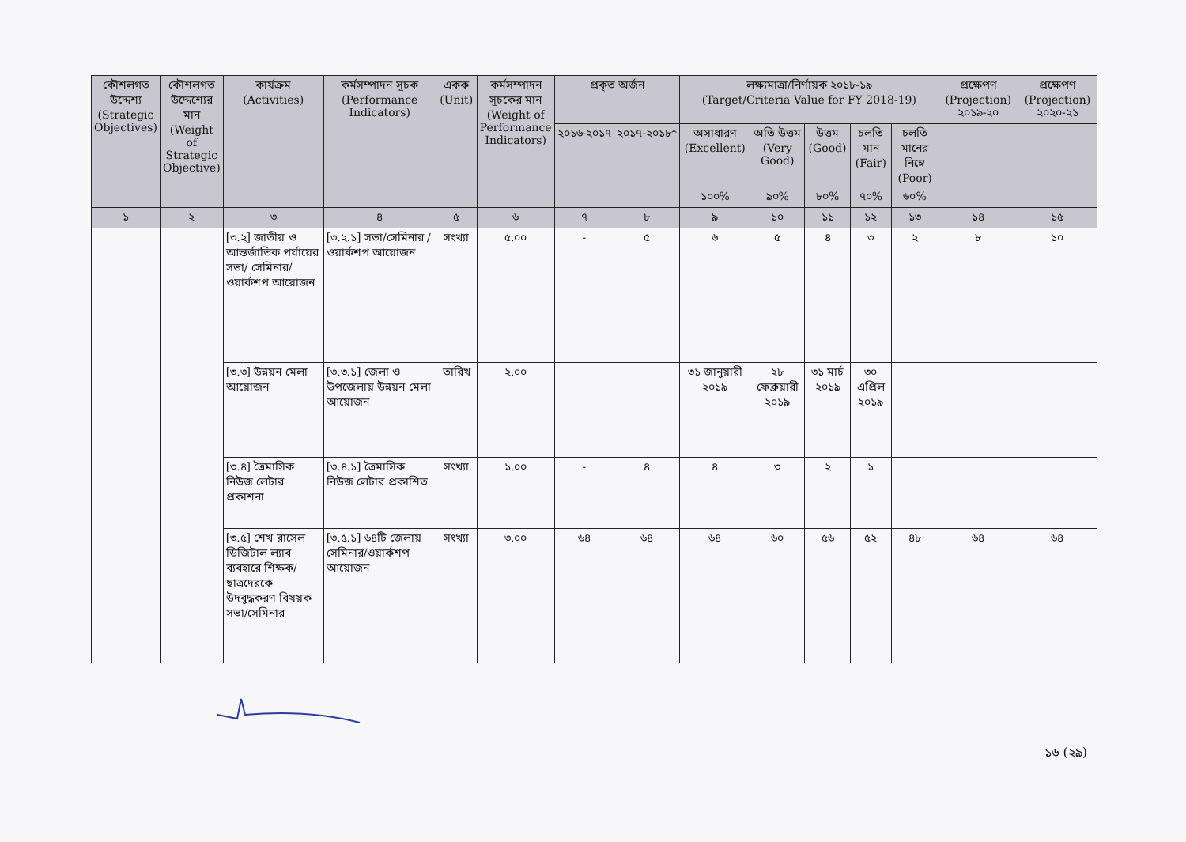| কৌশলগত উদ্দেশ্য (Strategic Objectives) | কৌশলগত উদ্দেশ্যের মান (Weight of Strategic Objective) | কার্যক্রম (Activities) | কর্মসম্পাদন সূচক (Performance Indicators) | একক (Unit) | কর্মসম্পাদন সূচকের মান (Weight of Performance Indicators) | প্রকৃত অর্জন | | লক্ষ্যমাত্রা/নির্ণায়ক ২০১৮-১৯ (Target/Criteria Value for FY 2018-19) | | | | | প্রক্ষেপণ (Projection) ২০১৯-২০ | প্রক্ষেপণ (Projection) ২০২০-২১ |
| --- | --- | --- | --- | --- | --- | --- | --- | --- | --- | --- | --- | --- | --- | --- |
| | | | | | | ২০১৬-২০১৭ | ২০১৭-২০১৮* | অসাধারণ (Excellent) | অতি উত্তম (Very Good) | উত্তম (Good) | চলতি মান (Fair) | চলতি মানের নিম্নে (Poor) | | |
| | | | | | | | | ১০০% | ৯০% | ৮০% | ৭০% | ৬০% | | |
| ১ | ২ | ৩ | ৪ | ৫ | ৬ | ৭ | ৮ | ৯ | ১০ | ১১ | ১২ | ১৩ | ১৪ | ১৫ |
| | | [৩.২] জাতীয় ও আন্তর্জাতিক পর্যায়ের সভা/ সেমিনার/ ওয়ার্কশপ আয়োজন | [৩.২.১] সভা/সেমিনার /ওয়ার্কশপ আয়োজন | সংখ্যা | ৫.০০ | - | ৫ | ৬ | ৫ | ৪ | ৩ | ২ | ৮ | ১০ |
| | | [৩.৩] উন্নয়ন মেলা আয়োজন | [৩.৩.১] জেলা ও উপজেলায় উন্নয়ন মেলা আয়োজন | তারিখ | ২.০০ | | | ৩১ জানুয়ারী ২০১৯ | ২৮ ফেব্রুয়ারী ২০১৯ | ৩১ মার্চ ২০১৯ | ৩০ এপ্রিল ২০১৯ | | | |
| | | [৩.৪] ত্রৈমাসিক নিউজ লেটার প্রকাশনা | [৩.৪.১] ত্রৈমাসিক নিউজ লেটার প্রকাশিত | সংখ্যা | ১.০০ | - | ৪ | ৪ | ৩ | ২ | ১ | | | |
| | | [৩.৫] শেখ রাসেল ডিজিটাল ল্যাব ব্যবহারে শিক্ষক/ ছাত্রদেরকে উদবুদ্ধকরণ বিষয়ক সভা/সেমিনার | [৩.৫.১] ৬৪টি জেলায় সেমিনার/ওয়ার্কশপ আয়োজন | সংখ্যা | ৩.০০ | ৬৪ | ৬৪ | ৬৪ | ৬০ | ৫৬ | ৫২ | ৪৮ | ৬৪ | ৬৪ |
১৬ (২৯)